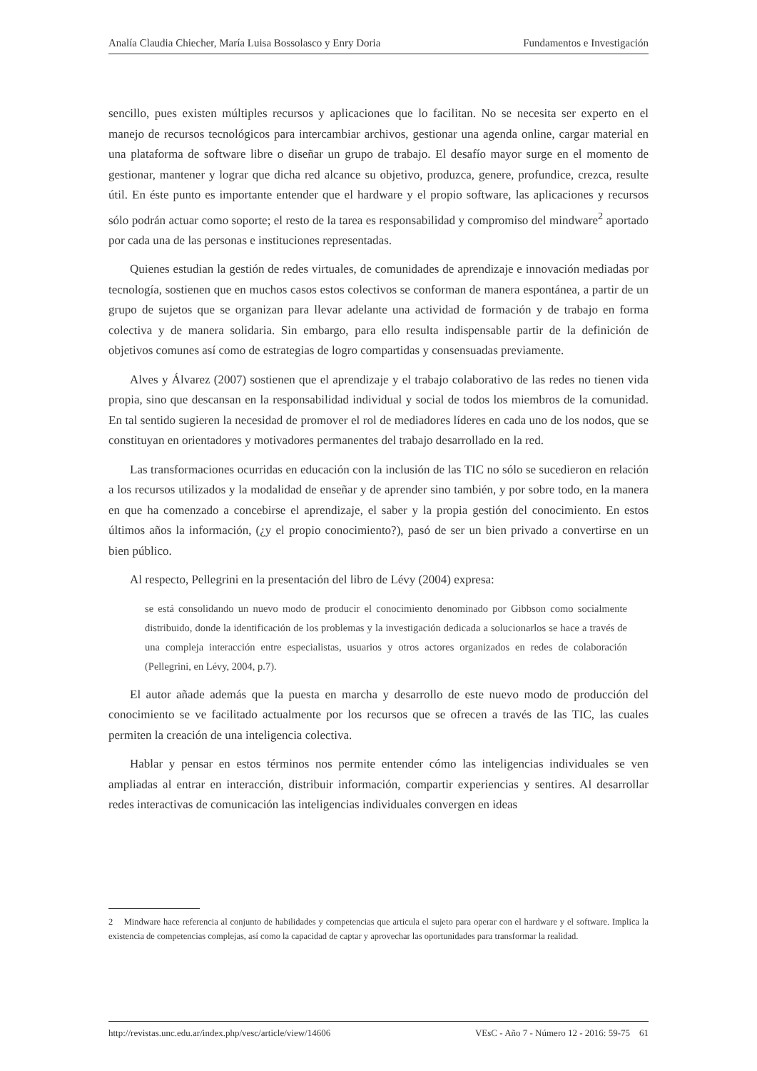Analía Claudia Chiecher, María Luisa Bossolasco y Enry Doria Fundamentos e Investigación
sencillo, pues existen múltiples recursos y aplicaciones que lo facilitan. No se necesita ser experto en el manejo de recursos tecnológicos para intercambiar archivos, gestionar una agenda online, cargar material en una plataforma de software libre o diseñar un grupo de trabajo. El desafío mayor surge en el momento de gestionar, mantener y lograr que dicha red alcance su objetivo, produzca, genere, profundice, crezca, resulte útil. En éste punto es importante entender que el hardware y el propio software, las aplicaciones y recursos sólo podrán actuar como soporte; el resto de la tarea es responsabilidad y compromiso del mindware<sup>2</sup> aportado por cada una de las personas e instituciones representadas.
Quienes estudian la gestión de redes virtuales, de comunidades de aprendizaje e innovación mediadas por tecnología, sostienen que en muchos casos estos colectivos se conforman de manera espontánea, a partir de un grupo de sujetos que se organizan para llevar adelante una actividad de formación y de trabajo en forma colectiva y de manera solidaria. Sin embargo, para ello resulta indispensable partir de la definición de objetivos comunes así como de estrategias de logro compartidas y consensuadas previamente.
Alves y Álvarez (2007) sostienen que el aprendizaje y el trabajo colaborativo de las redes no tienen vida propia, sino que descansan en la responsabilidad individual y social de todos los miembros de la comunidad. En tal sentido sugieren la necesidad de promover el rol de mediadores líderes en cada uno de los nodos, que se constituyan en orientadores y motivadores permanentes del trabajo desarrollado en la red.
Las transformaciones ocurridas en educación con la inclusión de las TIC no sólo se sucedieron en relación a los recursos utilizados y la modalidad de enseñar y de aprender sino también, y por sobre todo, en la manera en que ha comenzado a concebirse el aprendizaje, el saber y la propia gestión del conocimiento. En estos últimos años la información, (¿y el propio conocimiento?), pasó de ser un bien privado a convertirse en un bien público.
Al respecto, Pellegrini en la presentación del libro de Lévy (2004) expresa:
se está consolidando un nuevo modo de producir el conocimiento denominado por Gibbson como socialmente distribuido, donde la identificación de los problemas y la investigación dedicada a solucionarlos se hace a través de una compleja interacción entre especialistas, usuarios y otros actores organizados en redes de colaboración (Pellegrini, en Lévy, 2004, p.7).
El autor añade además que la puesta en marcha y desarrollo de este nuevo modo de producción del conocimiento se ve facilitado actualmente por los recursos que se ofrecen a través de las TIC, las cuales permiten la creación de una inteligencia colectiva.
Hablar y pensar en estos términos nos permite entender cómo las inteligencias individuales se ven ampliadas al entrar en interacción, distribuir información, compartir experiencias y sentires. Al desarrollar redes interactivas de comunicación las inteligencias individuales convergen en ideas
2 Mindware hace referencia al conjunto de habilidades y competencias que articula el sujeto para operar con el hardware y el software. Implica la existencia de competencias complejas, así como la capacidad de captar y aprovechar las oportunidades para transformar la realidad.
http://revistas.unc.edu.ar/index.php/vesc/article/view/14606 VEsC - Año 7 - Número 12 - 2016: 59-75 61